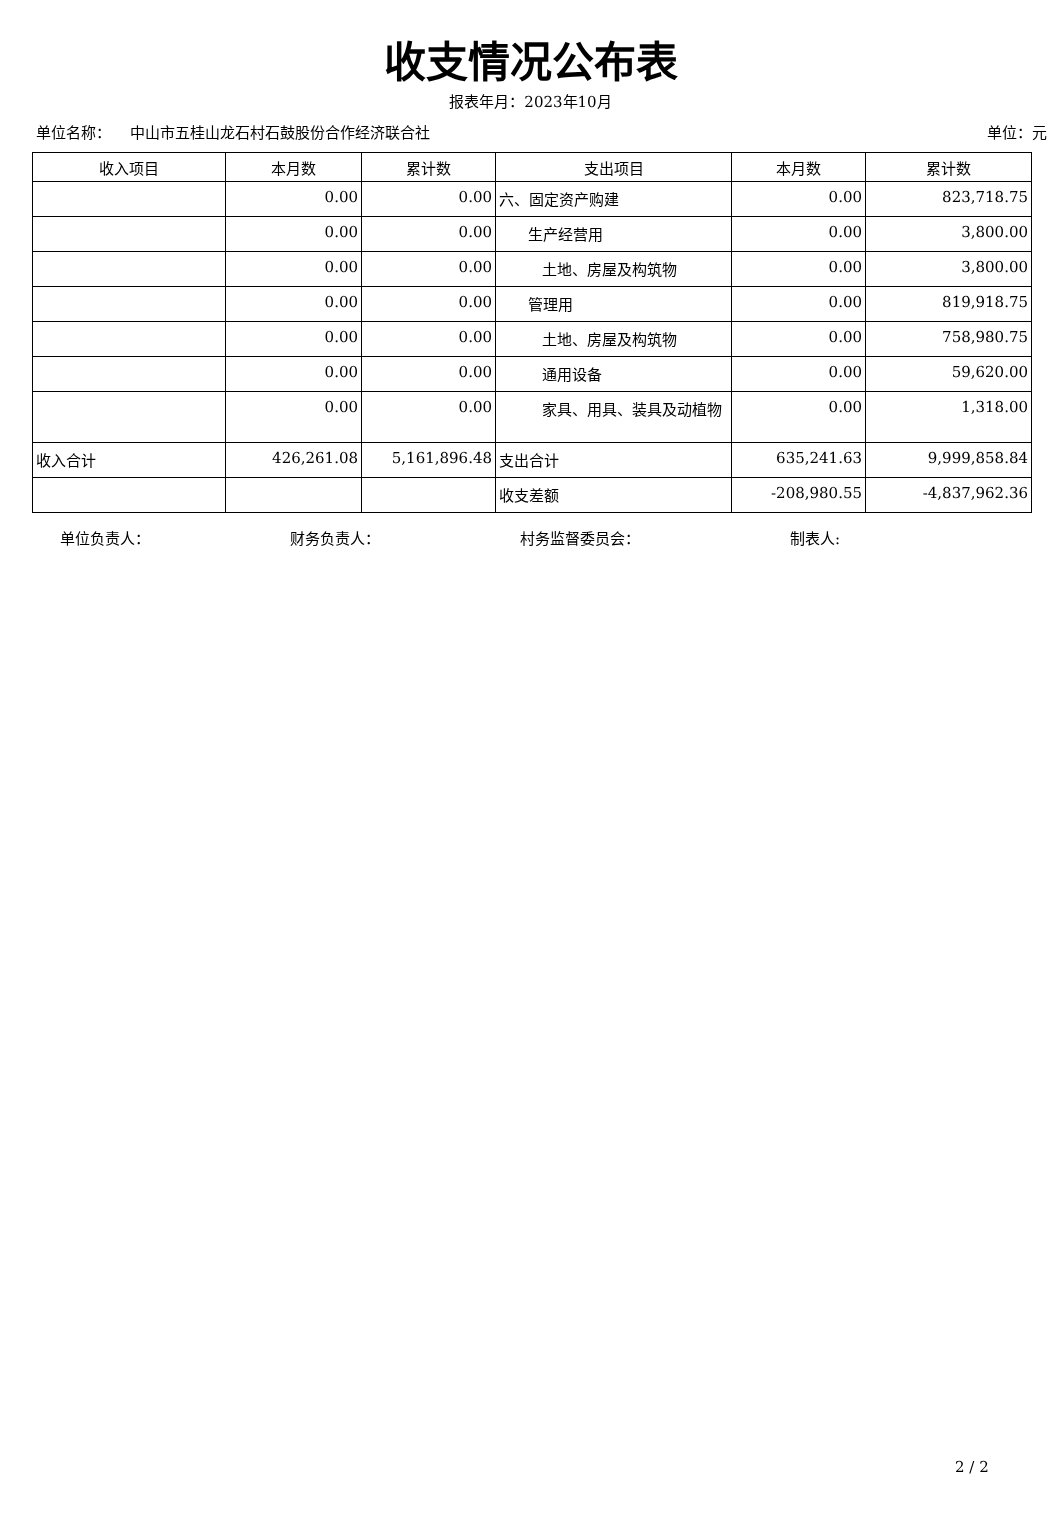收支情况公布表
报表年月：2023年10月
单位名称： 中山市五桂山龙石村石鼓股份合作经济联合社 单位：元
| 收入项目 | 本月数 | 累计数 | 支出项目 | 本月数 | 累计数 |
| --- | --- | --- | --- | --- | --- |
| | 0.00 | 0.00 | 六、固定资产购建 | 0.00 | 823,718.75 |
| | 0.00 | 0.00 | 生产经营用 | 0.00 | 3,800.00 |
| | 0.00 | 0.00 | 土地、房屋及构筑物 | 0.00 | 3,800.00 |
| | 0.00 | 0.00 | 管理用 | 0.00 | 819,918.75 |
| | 0.00 | 0.00 | 土地、房屋及构筑物 | 0.00 | 758,980.75 |
| | 0.00 | 0.00 | 通用设备 | 0.00 | 59,620.00 |
| | 0.00 | 0.00 | 家具、用具、装具及动植物 | 0.00 | 1,318.00 |
| 收入合计 | 426,261.08 | 5,161,896.48 | 支出合计 | 635,241.63 | 9,999,858.84 |
| | | | 收支差额 | -208,980.55 | -4,837,962.36 |
单位负责人： 财务负责人： 村务监督委员会： 制表人:
2 / 2